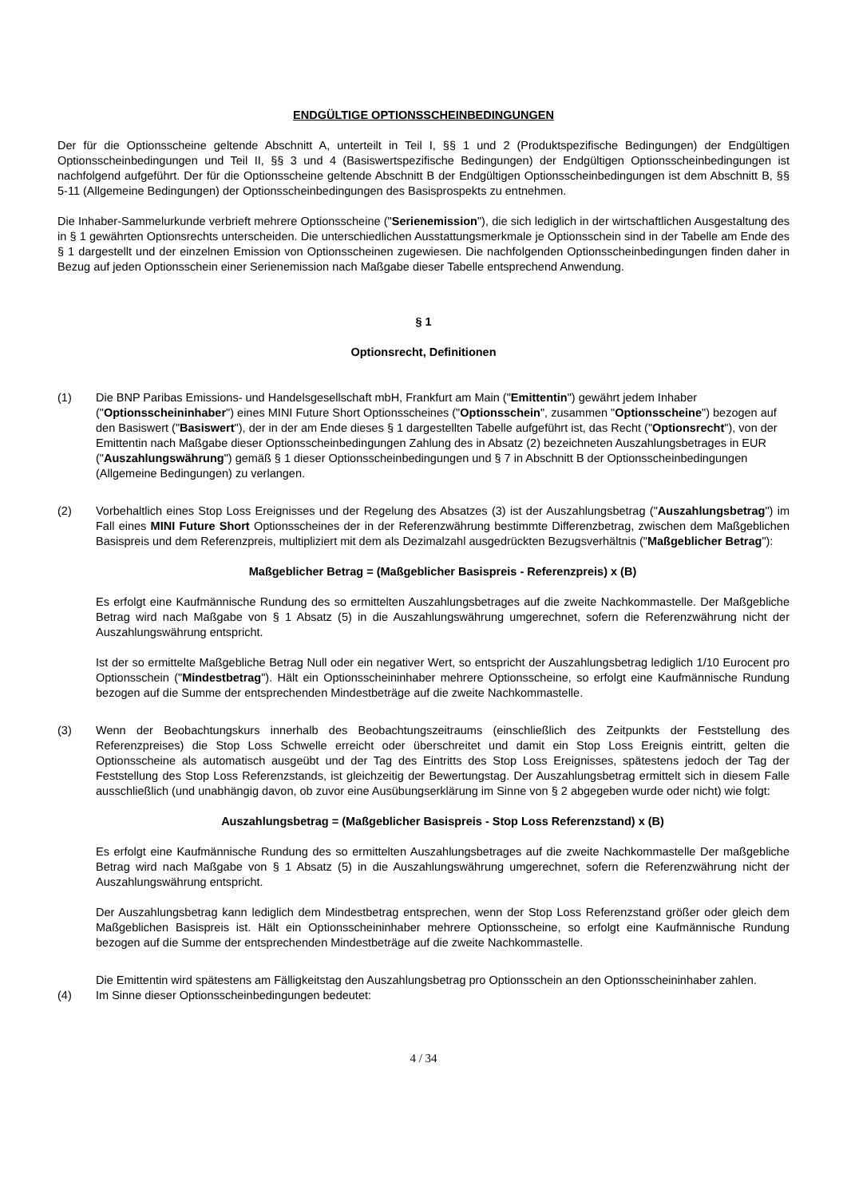ENDGÜLTIGE OPTIONSSCHEINBEDINGUNGEN
Der für die Optionsscheine geltende Abschnitt A, unterteilt in Teil I, §§ 1 und 2 (Produktspezifische Bedingungen) der Endgültigen Optionsscheinbedingungen und Teil II, §§ 3 und 4 (Basiswertspezifische Bedingungen) der Endgültigen Optionsscheinbedingungen ist nachfolgend aufgeführt. Der für die Optionsscheine geltende Abschnitt B der Endgültigen Optionsscheinbedingungen ist dem Abschnitt B, §§ 5-11 (Allgemeine Bedingungen) der Optionsscheinbedingungen des Basisprospekts zu entnehmen.
Die Inhaber-Sammelurkunde verbrieft mehrere Optionsscheine ("Serienemission"), die sich lediglich in der wirtschaftlichen Ausgestaltung des in § 1 gewährten Optionsrechts unterscheiden. Die unterschiedlichen Ausstattungsmerkmale je Optionsschein sind in der Tabelle am Ende des § 1 dargestellt und der einzelnen Emission von Optionsscheinen zugewiesen. Die nachfolgenden Optionsscheinbedingungen finden daher in Bezug auf jeden Optionsschein einer Serienemission nach Maßgabe dieser Tabelle entsprechend Anwendung.
§ 1
Optionsrecht, Definitionen
(1) Die BNP Paribas Emissions- und Handelsgesellschaft mbH, Frankfurt am Main ("Emittentin") gewährt jedem Inhaber ("Optionsscheininhaber") eines MINI Future Short Optionsscheines ("Optionsschein", zusammen "Optionsscheine") bezogen auf den Basiswert ("Basiswert"), der in der am Ende dieses § 1 dargestellten Tabelle aufgeführt ist, das Recht ("Optionsrecht"), von der Emittentin nach Maßgabe dieser Optionsscheinbedingungen Zahlung des in Absatz (2) bezeichneten Auszahlungsbetrages in EUR ("Auszahlungswährung") gemäß § 1 dieser Optionsscheinbedingungen und § 7 in Abschnitt B der Optionsscheinbedingungen (Allgemeine Bedingungen) zu verlangen.
(2) Vorbehaltlich eines Stop Loss Ereignisses und der Regelung des Absatzes (3) ist der Auszahlungsbetrag ("Auszahlungsbetrag") im Fall eines MINI Future Short Optionsscheines der in der Referenzwährung bestimmte Differenzbetrag, zwischen dem Maßgeblichen Basispreis und dem Referenzpreis, multipliziert mit dem als Dezimalzahl ausgedrückten Bezugsverhältnis ("Maßgeblicher Betrag"):
Maßgeblicher Betrag = (Maßgeblicher Basispreis - Referenzpreis) x (B)
Es erfolgt eine Kaufmännische Rundung des so ermittelten Auszahlungsbetrages auf die zweite Nachkommastelle. Der Maßgebliche Betrag wird nach Maßgabe von § 1 Absatz (5) in die Auszahlungswährung umgerechnet, sofern die Referenzwährung nicht der Auszahlungswährung entspricht.
Ist der so ermittelte Maßgebliche Betrag Null oder ein negativer Wert, so entspricht der Auszahlungsbetrag lediglich 1/10 Eurocent pro Optionsschein ("Mindestbetrag"). Hält ein Optionsscheininhaber mehrere Optionsscheine, so erfolgt eine Kaufmännische Rundung bezogen auf die Summe der entsprechenden Mindestbeträge auf die zweite Nachkommastelle.
(3) Wenn der Beobachtungskurs innerhalb des Beobachtungszeitraums (einschließlich des Zeitpunkts der Feststellung des Referenzpreises) die Stop Loss Schwelle erreicht oder überschreitet und damit ein Stop Loss Ereignis eintritt, gelten die Optionsscheine als automatisch ausgeübt und der Tag des Eintritts des Stop Loss Ereignisses, spätestens jedoch der Tag der Feststellung des Stop Loss Referenzstands, ist gleichzeitig der Bewertungstag. Der Auszahlungsbetrag ermittelt sich in diesem Falle ausschließlich (und unabhängig davon, ob zuvor eine Ausübungserklärung im Sinne von § 2 abgegeben wurde oder nicht) wie folgt:
Auszahlungsbetrag = (Maßgeblicher Basispreis - Stop Loss Referenzstand) x (B)
Es erfolgt eine Kaufmännische Rundung des so ermittelten Auszahlungsbetrages auf die zweite Nachkommastelle Der maßgebliche Betrag wird nach Maßgabe von § 1 Absatz (5) in die Auszahlungswährung umgerechnet, sofern die Referenzwährung nicht der Auszahlungswährung entspricht.
Der Auszahlungsbetrag kann lediglich dem Mindestbetrag entsprechen, wenn der Stop Loss Referenzstand größer oder gleich dem Maßgeblichen Basispreis ist. Hält ein Optionsscheininhaber mehrere Optionsscheine, so erfolgt eine Kaufmännische Rundung bezogen auf die Summe der entsprechenden Mindestbeträge auf die zweite Nachkommastelle.
Die Emittentin wird spätestens am Fälligkeitstag den Auszahlungsbetrag pro Optionsschein an den Optionsscheininhaber zahlen.
(4) Im Sinne dieser Optionsscheinbedingungen bedeutet:
4 / 34